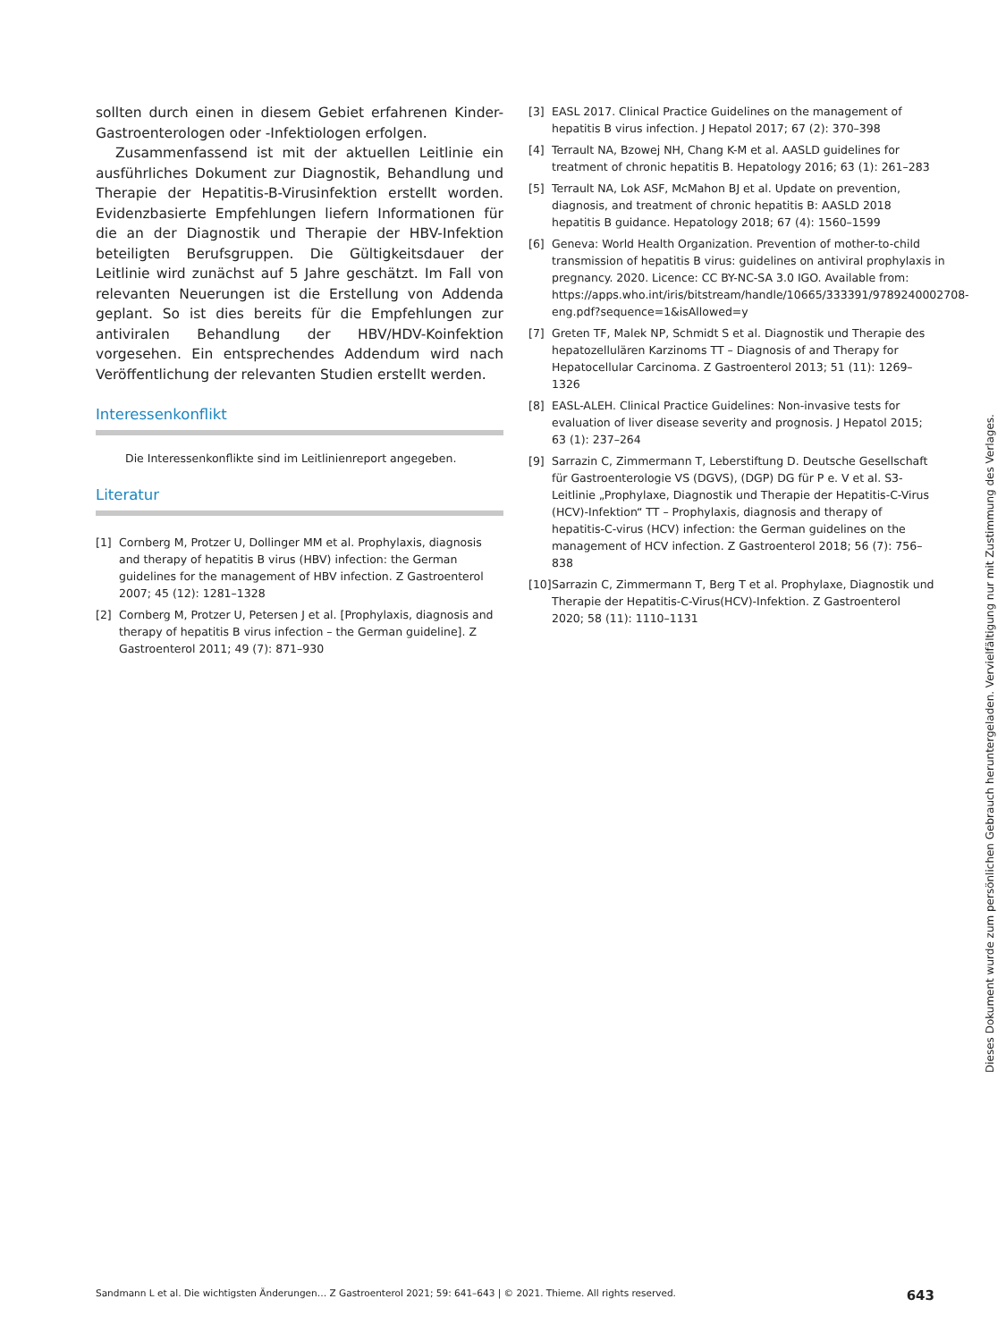sollten durch einen in diesem Gebiet erfahrenen Kinder-Gastroenterologen oder -Infektiologen erfolgen.
Zusammenfassend ist mit der aktuellen Leitlinie ein ausführliches Dokument zur Diagnostik, Behandlung und Therapie der Hepatitis-B-Virusinfektion erstellt worden. Evidenzbasierte Empfehlungen liefern Informationen für die an der Diagnostik und Therapie der HBV-Infektion beteiligten Berufsgruppen. Die Gültigkeitsdauer der Leitlinie wird zunächst auf 5 Jahre geschätzt. Im Fall von relevanten Neuerungen ist die Erstellung von Addenda geplant. So ist dies bereits für die Empfehlungen zur antiviralen Behandlung der HBV/HDV-Koinfektion vorgesehen. Ein entsprechendes Addendum wird nach Veröffentlichung der relevanten Studien erstellt werden.
Interessenkonflikt
Die Interessenkonflikte sind im Leitlinienreport angegeben.
Literatur
[1] Cornberg M, Protzer U, Dollinger MM et al. Prophylaxis, diagnosis and therapy of hepatitis B virus (HBV) infection: the German guidelines for the management of HBV infection. Z Gastroenterol 2007; 45 (12): 1281–1328
[2] Cornberg M, Protzer U, Petersen J et al. [Prophylaxis, diagnosis and therapy of hepatitis B virus infection – the German guideline]. Z Gastroenterol 2011; 49 (7): 871–930
[3] EASL 2017. Clinical Practice Guidelines on the management of hepatitis B virus infection. J Hepatol 2017; 67 (2): 370–398
[4] Terrault NA, Bzowej NH, Chang K-M et al. AASLD guidelines for treatment of chronic hepatitis B. Hepatology 2016; 63 (1): 261–283
[5] Terrault NA, Lok ASF, McMahon BJ et al. Update on prevention, diagnosis, and treatment of chronic hepatitis B: AASLD 2018 hepatitis B guidance. Hepatology 2018; 67 (4): 1560–1599
[6] Geneva: World Health Organization. Prevention of mother-to-child transmission of hepatitis B virus: guidelines on antiviral prophylaxis in pregnancy. 2020. Licence: CC BY-NC-SA 3.0 IGO. Available from: https://apps.who.int/iris/bitstream/handle/10665/333391/9789240002708-eng.pdf?sequence=1&isAllowed=y
[7] Greten TF, Malek NP, Schmidt S et al. Diagnostik und Therapie des hepatozellulären Karzinoms TT – Diagnosis of and Therapy for Hepatocellular Carcinoma. Z Gastroenterol 2013; 51 (11): 1269–1326
[8] EASL-ALEH. Clinical Practice Guidelines: Non-invasive tests for evaluation of liver disease severity and prognosis. J Hepatol 2015; 63 (1): 237–264
[9] Sarrazin C, Zimmermann T, Leberstiftung D. Deutsche Gesellschaft für Gastroenterologie VS (DGVS), (DGP) DG für P e. V et al. S3-Leitlinie „Prophylaxe, Diagnostik und Therapie der Hepatitis-C-Virus (HCV)-Infektion“ TT – Prophylaxis, diagnosis and therapy of hepatitis-C-virus (HCV) infection: the German guidelines on the management of HCV infection. Z Gastroenterol 2018; 56 (7): 756–838
[10] Sarrazin C, Zimmermann T, Berg T et al. Prophylaxe, Diagnostik und Therapie der Hepatitis-C-Virus(HCV)-Infektion. Z Gastroenterol 2020; 58 (11): 1110–1131
Sandmann L et al. Die wichtigsten Änderungen… Z Gastroenterol 2021; 59: 641–643 | © 2021. Thieme. All rights reserved. 643
Dieses Dokument wurde zum persönlichen Gebrauch heruntergeladen. Vervielfältigung nur mit Zustimmung des Verlages.